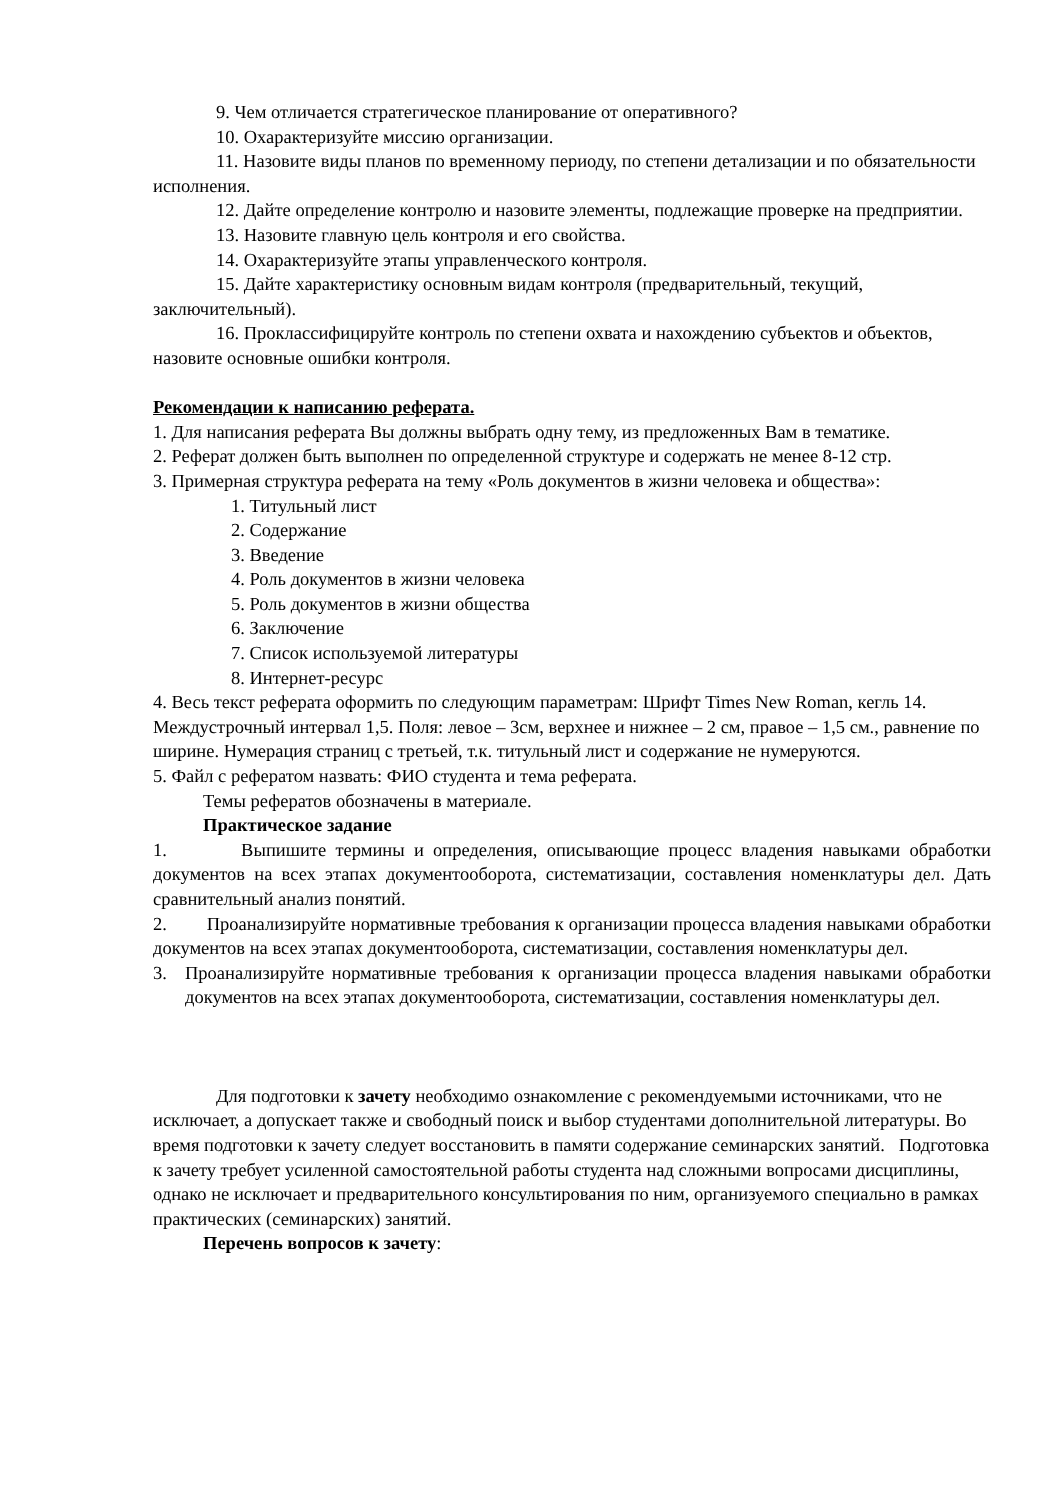9. Чем отличается стратегическое планирование от оперативного?
10. Охарактеризуйте миссию организации.
11. Назовите виды планов по временному периоду, по степени детализации и по обязательности исполнения.
12. Дайте определение контролю и назовите элементы, подлежащие проверке на предприятии.
13. Назовите главную цель контроля и его свойства.
14. Охарактеризуйте этапы управленческого контроля.
15. Дайте характеристику основным видам контроля (предварительный, текущий, заключительный).
16. Проклассифицируйте контроль по степени охвата и нахождению субъектов и объектов, назовите основные ошибки контроля.
Рекомендации к написанию реферата.
1. Для написания реферата Вы должны выбрать одну тему, из предложенных Вам в тематике.
2. Реферат должен быть выполнен по определенной структуре и содержать не менее 8-12 стр.
3. Примерная структура реферата на тему «Роль документов в жизни человека и общества»:
1. Титульный лист
2. Содержание
3. Введение
4. Роль документов в жизни человека
5. Роль документов в жизни общества
6. Заключение
7. Список используемой литературы
8. Интернет-ресурс
4. Весь текст реферата оформить по следующим параметрам: Шрифт Times New Roman, кегль 14. Междустрочный интервал 1,5. Поля: левое – 3см, верхнее и нижнее – 2 см, правое – 1,5 см., равнение по ширине. Нумерация страниц с третьей, т.к. титульный лист и содержание не нумеруются.
5. Файл с рефератом назвать: ФИО студента и тема реферата.
Темы рефератов обозначены в материале.
Практическое задание
1. Выпишите термины и определения, описывающие процесс владения навыками обработки документов на всех этапах документооборота, систематизации, составления номенклатуры дел. Дать сравнительный анализ понятий.
2. Проанализируйте нормативные требования к организации процесса владения навыками обработки документов на всех этапах документооборота, систематизации, составления номенклатуры дел.
3. Проанализируйте нормативные требования к организации процесса владения навыками обработки документов на всех этапах документооборота, систематизации, составления номенклатуры дел.
Для подготовки к зачету необходимо ознакомление с рекомендуемыми источниками, что не исключает, а допускает также и свободный поиск и выбор студентами дополнительной литературы. Во время подготовки к зачету следует восстановить в памяти содержание семинарских занятий. Подготовка к зачету требует усиленной самостоятельной работы студента над сложными вопросами дисциплины, однако не исключает и предварительного консультирования по ним, организуемого специально в рамках практических (семинарских) занятий.
Перечень вопросов к зачету: